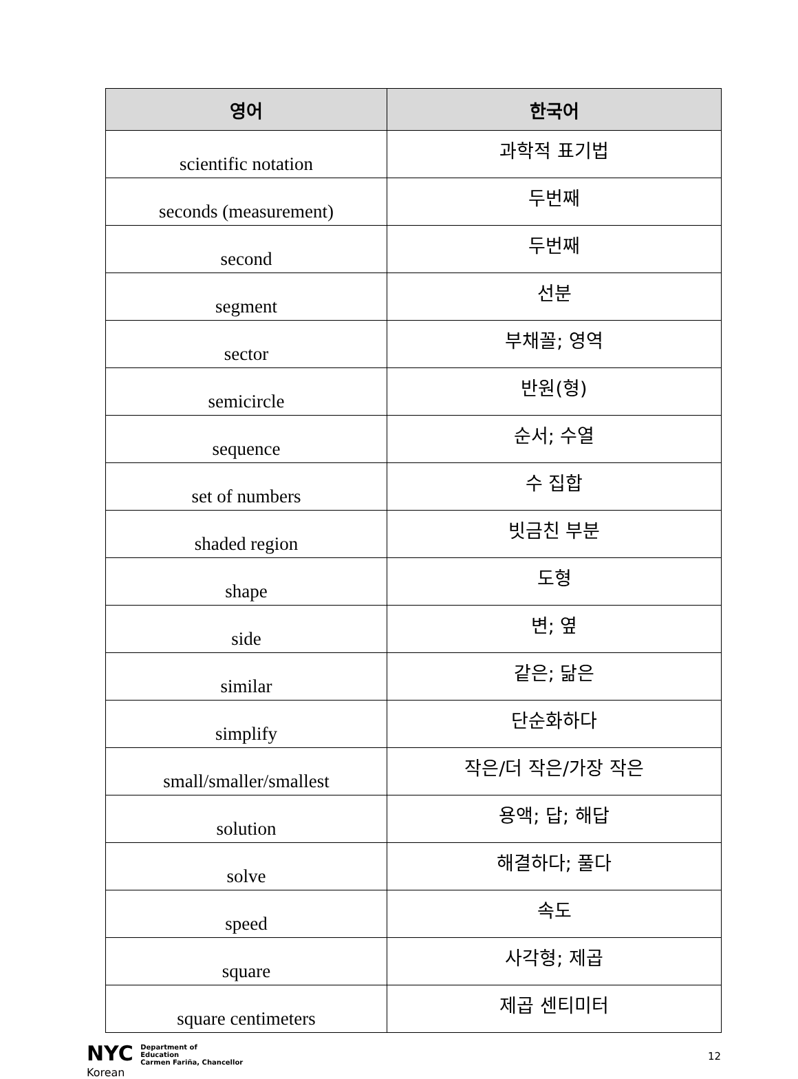| 영어 | 한국어 |
| --- | --- |
| scientific notation | 과학적 표기법 |
| seconds (measurement) | 두번째 |
| second | 두번째 |
| segment | 선분 |
| sector | 부채꼴; 영역 |
| semicircle | 반원(형) |
| sequence | 순서; 수열 |
| set of numbers | 수 집합 |
| shaded region | 빗금친 부분 |
| shape | 도형 |
| side | 변; 옆 |
| similar | 같은; 닮은 |
| simplify | 단순화하다 |
| small/smaller/smallest | 작은/더 작은/가장 작은 |
| solution | 용액; 답; 해답 |
| solve | 해결하다; 풀다 |
| speed | 속도 |
| square | 사각형; 제곱 |
| square centimeters | 제곱 센티미터 |
NYC Department of
Education
Carmen Fariña, Chancellor
Korean
12